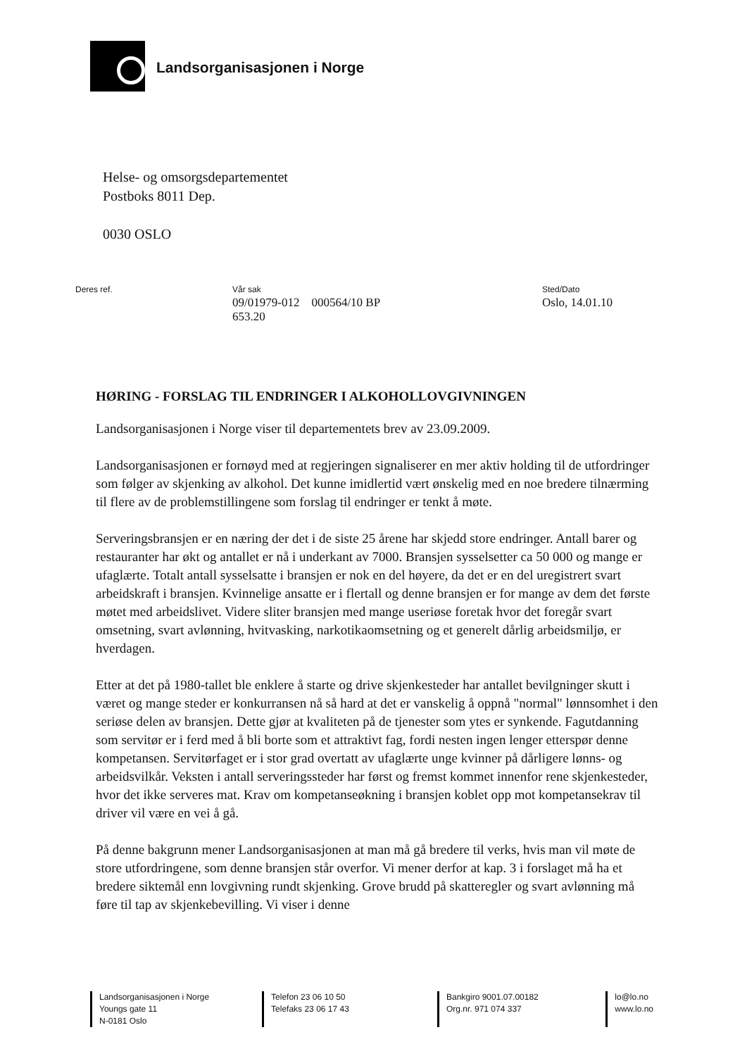Landsorganisasjonen i Norge
Helse- og omsorgsdepartementet
Postboks 8011 Dep.
0030 OSLO
Deres ref. Vår sak
09/01979-012 000564/10 BP
653.20
Sted/Dato
Oslo, 14.01.10
HØRING - FORSLAG TIL ENDRINGER I ALKOHOLLOVGIVNINGEN
Landsorganisasjonen i Norge viser til departementets brev av 23.09.2009.
Landsorganisasjonen er fornøyd med at regjeringen signaliserer en mer aktiv holding til de utfordringer som følger av skjenking av alkohol. Det kunne imidlertid vært ønskelig med en noe bredere tilnærming til flere av de problemstillingene som forslag til endringer er tenkt å møte.
Serveringsbransjen er en næring der det i de siste 25 årene har skjedd store endringer. Antall barer og restauranter har økt og antallet er nå i underkant av 7000. Bransjen sysselsetter ca 50 000 og mange er ufaglærte. Totalt antall sysselsatte i bransjen er nok en del høyere, da det er en del uregistrert svart arbeidskraft i bransjen. Kvinnelige ansatte er i flertall og denne bransjen er for mange av dem det første møtet med arbeidslivet. Videre sliter bransjen med mange useriøse foretak hvor det foregår svart omsetning, svart avlønning, hvitvasking, narkotikaomsetning og et generelt dårlig arbeidsmiljø, er hverdagen.
Etter at det på 1980-tallet ble enklere å starte og drive skjenkesteder har antallet bevilgninger skutt i været og mange steder er konkurransen nå så hard at det er vanskelig å oppnå "normal" lønnsomhet i den seriøse delen av bransjen. Dette gjør at kvaliteten på de tjenester som ytes er synkende. Fagutdanning som servitør er i ferd med å bli borte som et attraktivt fag, fordi nesten ingen lenger etterspør denne kompetansen. Servitørfaget er i stor grad overtatt av ufaglærte unge kvinner på dårligere lønns- og arbeidsvilkår. Veksten i antall serveringssteder har først og fremst kommet innenfor rene skjenkesteder, hvor det ikke serveres mat. Krav om kompetanseøkning i bransjen koblet opp mot kompetansekrav til driver vil være en vei å gå.
På denne bakgrunn mener Landsorganisasjonen at man må gå bredere til verks, hvis man vil møte de store utfordringene, som denne bransjen står overfor. Vi mener derfor at kap. 3 i forslaget må ha et bredere siktemål enn lovgivning rundt skjenking. Grove brudd på skatteregler og svart avlønning må føre til tap av skjenkebevilling. Vi viser i denne
Landsorganisasjonen i Norge
Youngs gate 11
N-0181 Oslo
Telefon 23 06 10 50
Telefaks 23 06 17 43
Bankgiro 9001.07.00182
Org.nr. 971 074 337
lo@lo.no
www.lo.no